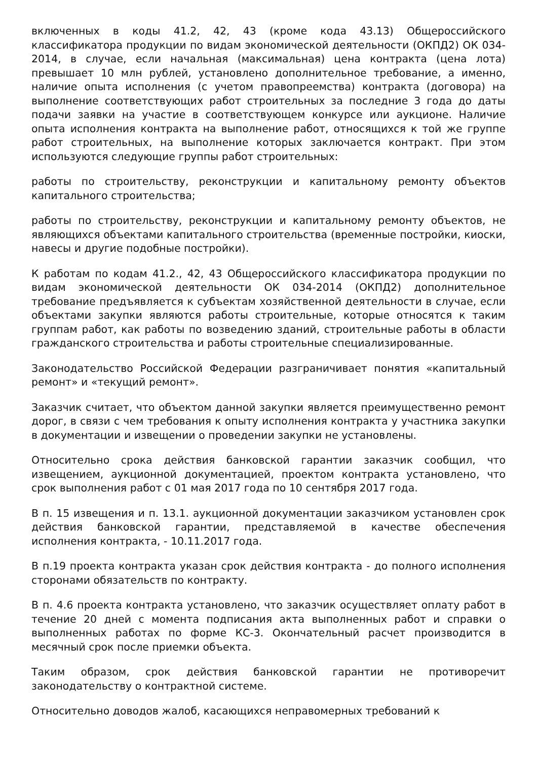включенных в коды 41.2, 42, 43 (кроме кода 43.13) Общероссийского классификатора продукции по видам экономической деятельности (ОКПД2) ОК 034-2014, в случае, если начальная (максимальная) цена контракта (цена лота) превышает 10 млн рублей, установлено дополнительное требование, а именно, наличие опыта исполнения (с учетом правопреемства) контракта (договора) на выполнение соответствующих работ строительных за последние 3 года до даты подачи заявки на участие в соответствующем конкурсе или аукционе. Наличие опыта исполнения контракта на выполнение работ, относящихся к той же группе работ строительных, на выполнение которых заключается контракт. При этом используются следующие группы работ строительных:
работы по строительству, реконструкции и капитальному ремонту объектов капитального строительства;
работы по строительству, реконструкции и капитальному ремонту объектов, не являющихся объектами капитального строительства (временные постройки, киоски, навесы и другие подобные постройки).
К работам по кодам 41.2., 42, 43 Общероссийского классификатора продукции по видам экономической деятельности ОК 034-2014 (ОКПД2) дополнительное требование предъявляется к субъектам хозяйственной деятельности в случае, если объектами закупки являются работы строительные, которые относятся к таким группам работ, как работы по возведению зданий, строительные работы в области гражданского строительства и работы строительные специализированные.
Законодательство Российской Федерации разграничивает понятия «капитальный ремонт» и «текущий ремонт».
Заказчик считает, что объектом данной закупки является преимущественно ремонт дорог, в связи с чем требования к опыту исполнения контракта у участника закупки в документации и извещении о проведении закупки не установлены.
Относительно срока действия банковской гарантии заказчик сообщил, что извещением, аукционной документацией, проектом контракта установлено, что срок выполнения работ с 01 мая 2017 года по 10 сентября 2017 года.
В п. 15 извещения и п. 13.1. аукционной документации заказчиком установлен срок действия банковской гарантии, представляемой в качестве обеспечения исполнения контракта, - 10.11.2017 года.
В п.19 проекта контракта указан срок действия контракта - до полного исполнения сторонами обязательств по контракту.
В п. 4.6 проекта контракта установлено, что заказчик осуществляет оплату работ в течение 20 дней с момента подписания акта выполненных работ и справки о выполненных работах по форме КС-3. Окончательный расчет производится в месячный срок после приемки объекта.
Таким образом, срок действия банковской гарантии не противоречит законодательству о контрактной системе.
Относительно доводов жалоб, касающихся неправомерных требований к